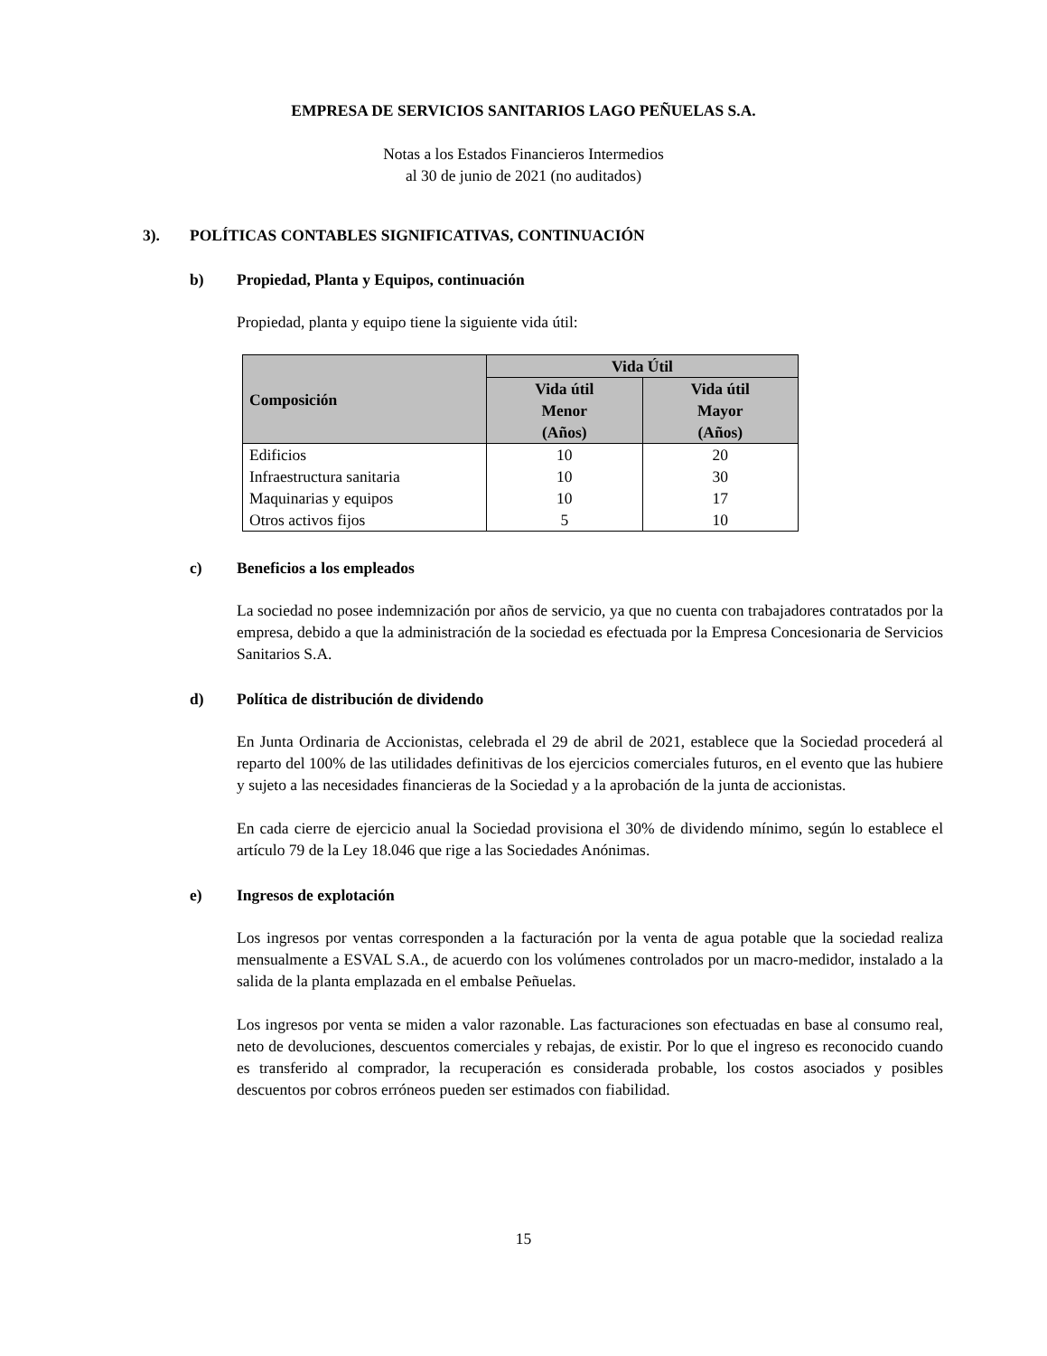EMPRESA DE SERVICIOS SANITARIOS LAGO PEÑUELAS S.A.
Notas a los Estados Financieros Intermedios
al 30 de junio de 2021 (no auditados)
3). POLÍTICAS CONTABLES SIGNIFICATIVAS, CONTINUACIÓN
b) Propiedad, Planta y Equipos, continuación
Propiedad, planta y equipo tiene la siguiente vida útil:
| Composición | Vida Útil | |
| --- | --- | --- |
| | Vida útil Menor (Años) | Vida útil Mayor (Años) |
| Edificios | 10 | 20 |
| Infraestructura sanitaria | 10 | 30 |
| Maquinarias y equipos | 10 | 17 |
| Otros activos fijos | 5 | 10 |
c) Beneficios a los empleados
La sociedad no posee indemnización por años de servicio, ya que no cuenta con trabajadores contratados por la empresa, debido a que la administración de la sociedad es efectuada por la Empresa Concesionaria de Servicios Sanitarios S.A.
d) Política de distribución de dividendo
En Junta Ordinaria de Accionistas, celebrada el 29 de abril de 2021, establece que la Sociedad procederá al reparto del 100% de las utilidades definitivas de los ejercicios comerciales futuros, en el evento que las hubiere y sujeto a las necesidades financieras de la Sociedad y a la aprobación de la junta de accionistas.
En cada cierre de ejercicio anual la Sociedad provisiona el 30% de dividendo mínimo, según lo establece el artículo 79 de la Ley 18.046 que rige a las Sociedades Anónimas.
e) Ingresos de explotación
Los ingresos por ventas corresponden a la facturación por la venta de agua potable que la sociedad realiza mensualmente a ESVAL S.A., de acuerdo con los volúmenes controlados por un macro-medidor, instalado a la salida de la planta emplazada en el embalse Peñuelas.
Los ingresos por venta se miden a valor razonable. Las facturaciones son efectuadas en base al consumo real, neto de devoluciones, descuentos comerciales y rebajas, de existir. Por lo que el ingreso es reconocido cuando es transferido al comprador, la recuperación es considerada probable, los costos asociados y posibles descuentos por cobros erróneos pueden ser estimados con fiabilidad.
15